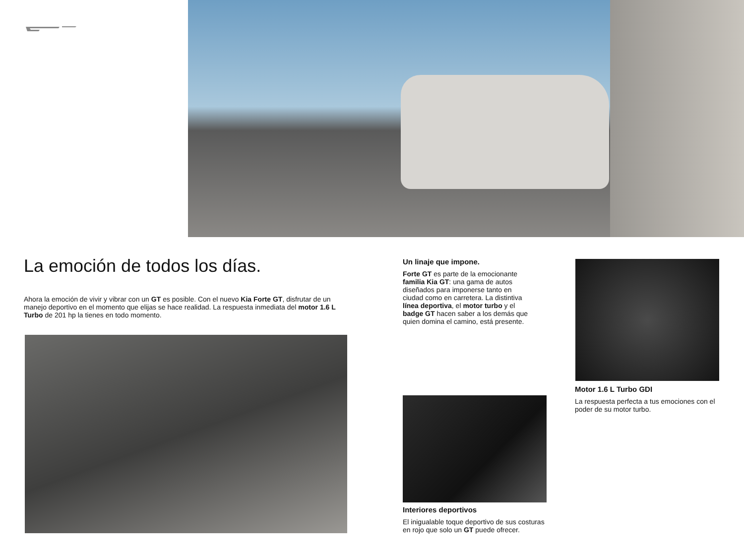La emoción de todos los días.
Ahora la emoción de vivir y vibrar con un GT es posible. Con el nuevo Kia Forte GT, disfrutar de un manejo deportivo en el momento que elijas se hace realidad. La respuesta inmediata del motor 1.6 L Turbo de 201 hp la tienes en todo momento.
Un linaje que impone.
Forte GT es parte de la emocionante familia Kia GT: una gama de autos diseñados para imponerse tanto en ciudad como en carretera. La distintiva línea deportiva, el motor turbo y el badge GT hacen saber a los demás que quien domina el camino, está presente.
Interiores deportivos
El inigualable toque deportivo de sus costuras en rojo que solo un GT puede ofrecer.
Motor 1.6 L Turbo GDI
La respuesta perfecta a tus emociones con el poder de su motor turbo.